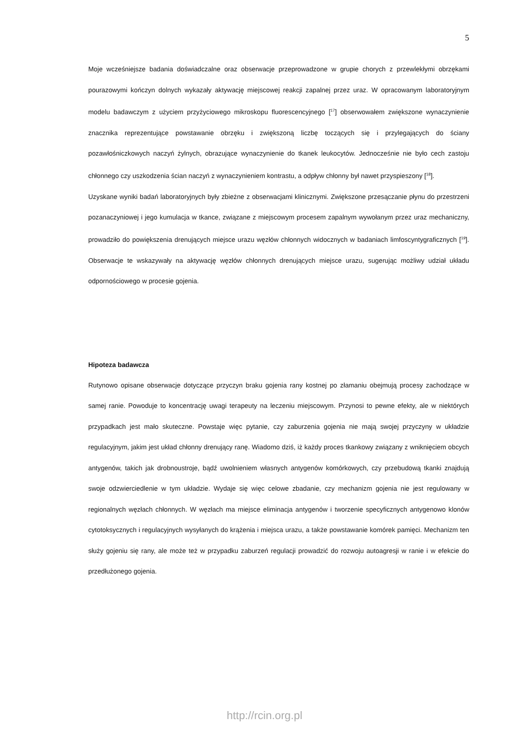5
Moje wcześniejsze badania doświadczalne oraz obserwacje przeprowadzone w grupie chorych z przewlekłymi obrzękami pourazowymi kończyn dolnych wykazały aktywację miejscowej reakcji zapalnej przez uraz. W opracowanym laboratoryjnym modelu badawczym z użyciem przyżyciowego mikroskopu fluorescencyjnego [<sup>17</sup>] obserwowałem zwiększone wynaczynienie znacznika reprezentujące powstawanie obrzęku i zwiększoną liczbę toczących się i przylegających do ściany pozawłośniczkowych naczyń żylnych, obrazujące wynaczynienie do tkanek leukocytów. Jednocześnie nie było cech zastoju chłonnego czy uszkodzenia ścian naczyń z wynaczynieniem kontrastu, a odpływ chłonny był nawet przyspieszony [<sup>18</sup>].
Uzyskane wyniki badań laboratoryjnych były zbieżne z obserwacjami klinicznymi. Zwiększone przesączanie płynu do przestrzeni pozanaczyniowej i jego kumulacja w tkance, związane z miejscowym procesem zapalnym wywołanym przez uraz mechaniczny, prowadziło do powiększenia drenujących miejsce urazu węzłów chłonnych widocznych w badaniach limfoscyntygraficznych [<sup>19</sup>]. Obserwacje te wskazywały na aktywację węzłów chłonnych drenujących miejsce urazu, sugerując możliwy udział układu odpornościowego w procesie gojenia.
Hipoteza badawcza
Rutynowo opisane obserwacje dotyczące przyczyn braku gojenia rany kostnej po złamaniu obejmują procesy zachodzące w samej ranie. Powoduje to koncentrację uwagi terapeuty na leczeniu miejscowym. Przynosi to pewne efekty, ale w niektórych przypadkach jest mało skuteczne. Powstaje więc pytanie, czy zaburzenia gojenia nie mają swojej przyczyny w układzie regulacyjnym, jakim jest układ chłonny drenujący ranę. Wiadomo dziś, iż każdy proces tkankowy związany z wniknięciem obcych antygenów, takich jak drobnoustroje, bądź uwolnieniem własnych antygenów komórkowych, czy przebudową tkanki znajdują swoje odzwierciedlenie w tym układzie. Wydaje się więc celowe zbadanie, czy mechanizm gojenia nie jest regulowany w regionalnych węzłach chłonnych. W węzłach ma miejsce eliminacja antygenów i tworzenie specyficznych antygenowo klonów cytotoksycznych i regulacyjnych wysyłanych do krążenia i miejsca urazu, a także powstawanie komórek pamięci. Mechanizm ten służy gojeniu się rany, ale może też w przypadku zaburzeń regulacji prowadzić do rozwoju autoagresji w ranie i w efekcie do przedłużonego gojenia.
http://rcin.org.pl